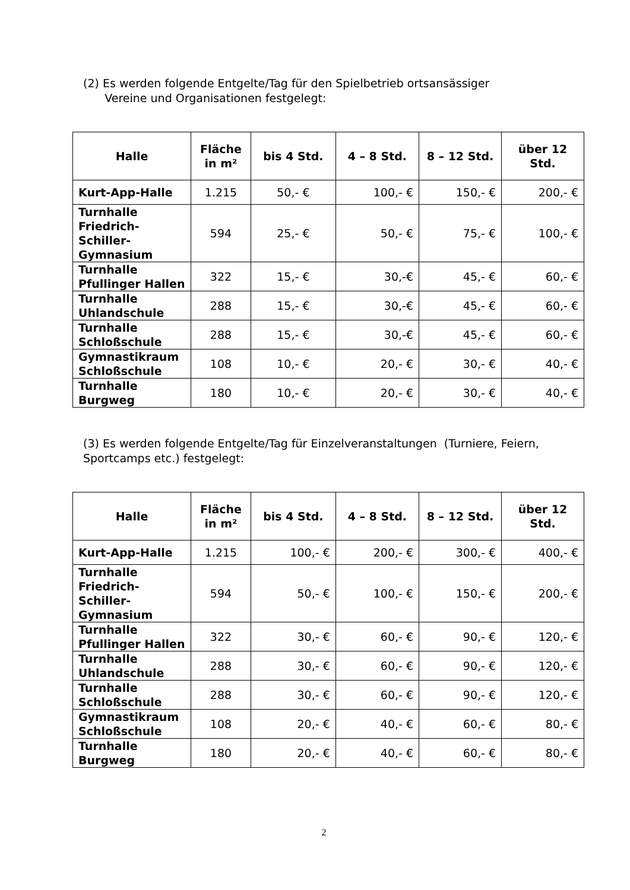(2) Es werden folgende Entgelte/Tag für den Spielbetrieb ortsansässiger
Vereine und Organisationen festgelegt:
| Halle | Fläche in m² | bis 4 Std. | 4 – 8 Std. | 8 – 12 Std. | über 12 Std. |
| --- | --- | --- | --- | --- | --- |
| Kurt-App-Halle | 1.215 | 50,- € | 100,- € | 150,- € | 200,- € |
| Turnhalle Friedrich-Schiller-Gymnasium | 594 | 25,- € | 50,- € | 75,- € | 100,- € |
| Turnhalle Pfullinger Hallen | 322 | 15,- € | 30,-€ | 45,- € | 60,- € |
| Turnhalle Uhlandschule | 288 | 15,- € | 30,-€ | 45,- € | 60,- € |
| Turnhalle Schloßschule | 288 | 15,- € | 30,-€ | 45,- € | 60,- € |
| Gymnastikraum Schloßschule | 108 | 10,- € | 20,- € | 30,- € | 40,- € |
| Turnhalle Burgweg | 180 | 10,- € | 20,- € | 30,- € | 40,- € |
(3) Es werden folgende Entgelte/Tag für Einzelveranstaltungen (Turniere, Feiern, Sportcamps etc.) festgelegt:
| Halle | Fläche in m² | bis 4 Std. | 4 – 8 Std. | 8 – 12 Std. | über 12 Std. |
| --- | --- | --- | --- | --- | --- |
| Kurt-App-Halle | 1.215 | 100,- € | 200,- € | 300,- € | 400,- € |
| Turnhalle Friedrich-Schiller-Gymnasium | 594 | 50,- € | 100,- € | 150,- € | 200,- € |
| Turnhalle Pfullinger Hallen | 322 | 30,- € | 60,- € | 90,- € | 120,- € |
| Turnhalle Uhlandschule | 288 | 30,- € | 60,- € | 90,- € | 120,- € |
| Turnhalle Schloßschule | 288 | 30,- € | 60,- € | 90,- € | 120,- € |
| Gymnastikraum Schloßschule | 108 | 20,- € | 40,- € | 60,- € | 80,- € |
| Turnhalle Burgweg | 180 | 20,- € | 40,- € | 60,- € | 80,- € |
2